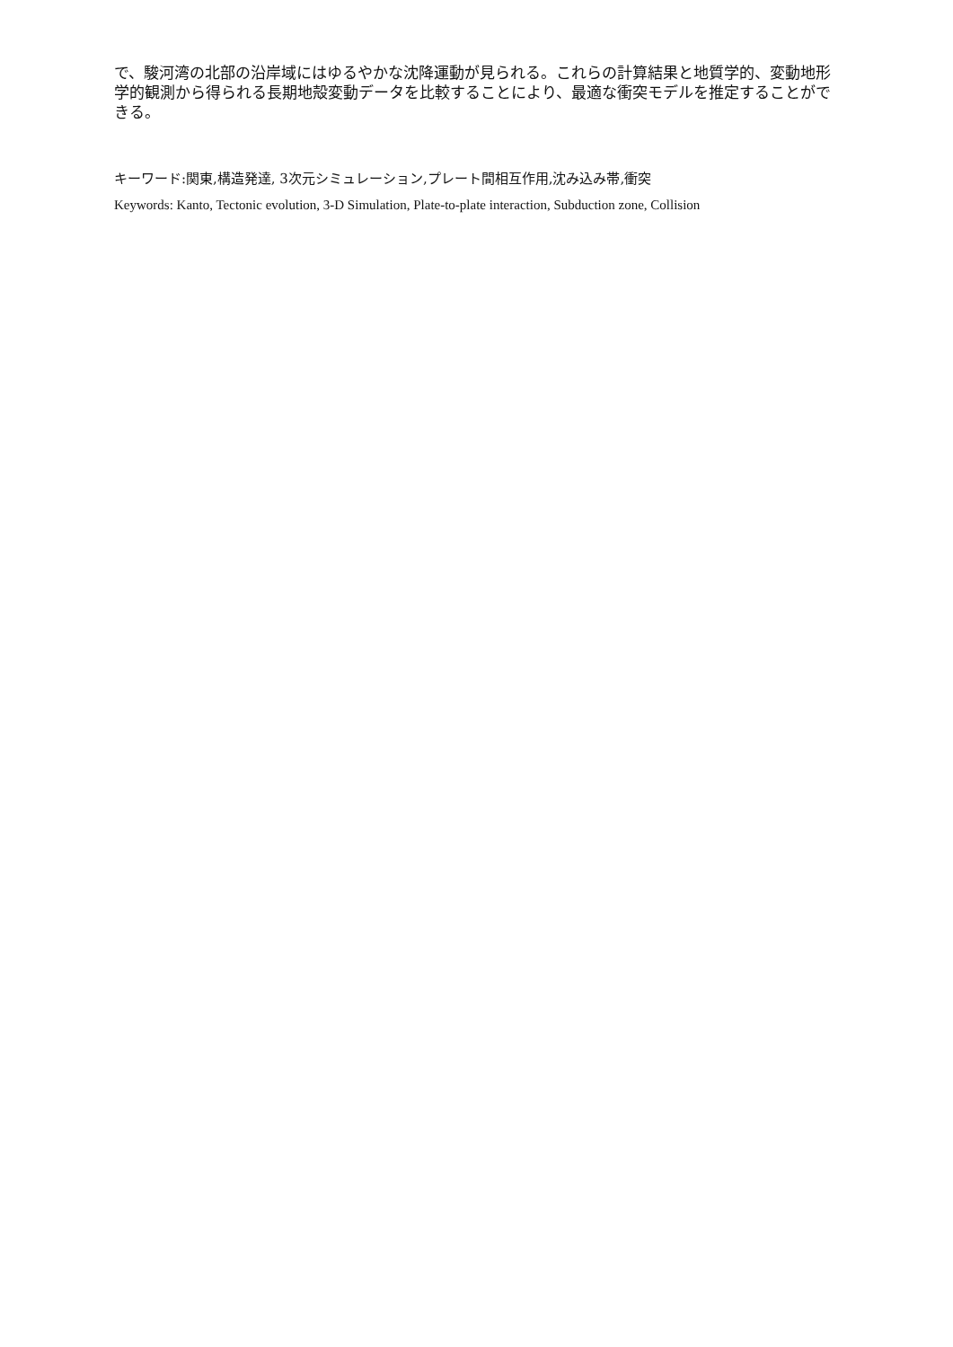で、駿河湾の北部の沿岸域にはゆるやかな沈降運動が見られる。これらの計算結果と地質学的、変動地形学的観測から得られる長期地殻変動データを比較することにより、最適な衝突モデルを推定することができる。
キーワード:関東,構造発達, 3次元シミュレーション,プレート間相互作用,沈み込み帯,衝突
Keywords: Kanto, Tectonic evolution, 3-D Simulation, Plate-to-plate interaction, Subduction zone, Collision